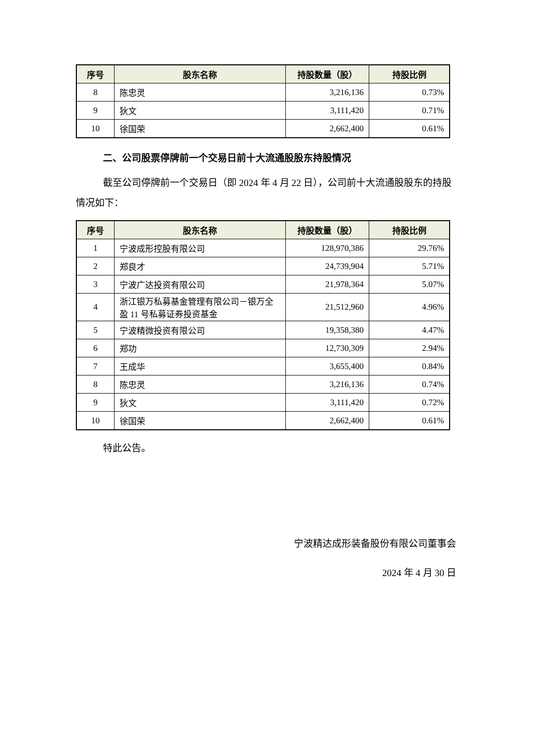| 序号 | 股东名称 | 持股数量（股） | 持股比例 |
| --- | --- | --- | --- |
| 8 | 陈忠灵 | 3,216,136 | 0.73% |
| 9 | 狄文 | 3,111,420 | 0.71% |
| 10 | 徐国荣 | 2,662,400 | 0.61% |
二、公司股票停牌前一个交易日前十大流通股股东持股情况
截至公司停牌前一个交易日（即 2024 年 4 月 22 日），公司前十大流通股股东的持股情况如下：
| 序号 | 股东名称 | 持股数量（股） | 持股比例 |
| --- | --- | --- | --- |
| 1 | 宁波成形控股有限公司 | 128,970,386 | 29.76% |
| 2 | 郑良才 | 24,739,904 | 5.71% |
| 3 | 宁波广达投资有限公司 | 21,978,364 | 5.07% |
| 4 | 浙江银万私募基金管理有限公司－银万全盈 11 号私募证券投资基金 | 21,512,960 | 4.96% |
| 5 | 宁波精微投资有限公司 | 19,358,380 | 4.47% |
| 6 | 郑功 | 12,730,309 | 2.94% |
| 7 | 王成华 | 3,655,400 | 0.84% |
| 8 | 陈忠灵 | 3,216,136 | 0.74% |
| 9 | 狄文 | 3,111,420 | 0.72% |
| 10 | 徐国荣 | 2,662,400 | 0.61% |
特此公告。
宁波精达成形装备股份有限公司董事会
2024 年 4 月 30 日